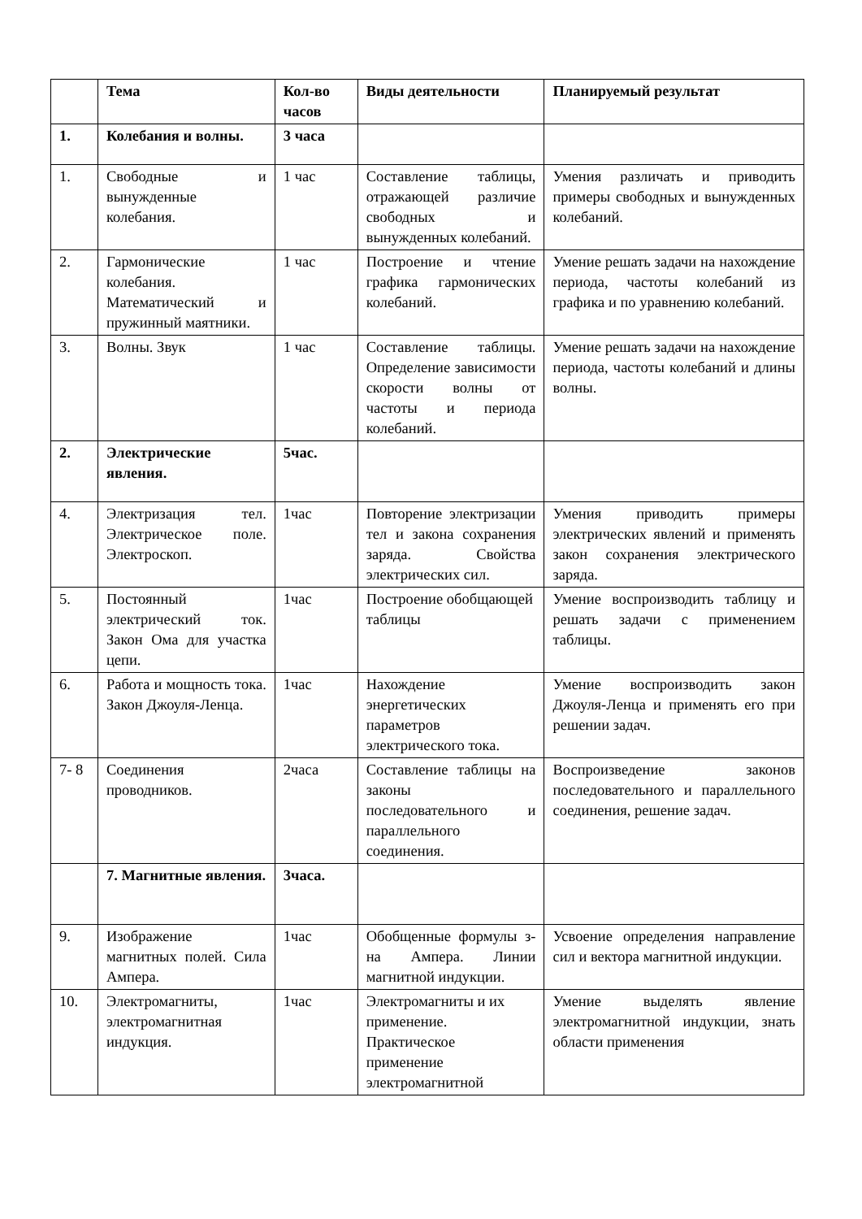| | Тема | Кол-во часов | Виды деятельности | Планируемый результат |
| --- | --- | --- | --- | --- |
| 1. | Колебания и волны. | 3 часа | | |
| 1. | Свободные и вынужденные колебания. | 1 час | Составление таблицы, отражающей различие свободных и вынужденных колебаний. | Умения различать и приводить примеры свободных и вынужденных колебаний. |
| 2. | Гармонические колебания. Математический и пружинный маятники. | 1 час | Построение и чтение графика гармонических колебаний. | Умение решать задачи на нахождение периода, частоты колебаний из графика и по уравнению колебаний. |
| 3. | Волны. Звук | 1 час | Составление таблицы. Определение зависимости скорости волны от частоты и периода колебаний. | Умение решать задачи на нахождение периода, частоты колебаний и длины волны. |
| 2. | Электрические явления. | 5час. | | |
| 4. | Электризация тел. Электрическое поле. Электроскоп. | 1час | Повторение электризации тел и закона сохранения заряда. Свойства электрических сил. | Умения приводить примеры электрических явлений и применять закон сохранения электрического заряда. |
| 5. | Постоянный электрический ток. Закон Ома для участка цепи. | 1час | Построение обобщающей таблицы | Умение воспроизводить таблицу и решать задачи с применением таблицы. |
| 6. | Работа и мощность тока. Закон Джоуля-Ленца. | 1час | Нахождение энергетических параметров электрического тока. | Умение воспроизводить закон Джоуля-Ленца и применять его при решении задач. |
| 7- 8 | Соединения проводников. | 2часа | Составление таблицы на законы последовательного и параллельного соединения. | Воспроизведение законов последовательного и параллельного соединения, решение задач. |
| | 7. Магнитные явления. | 3часа. | | |
| 9. | Изображение магнитных полей. Сила Ампера. | 1час | Обобщенные формулы з-на Ампера. Линии магнитной индукции. | Усвоение определения направление сил и вектора магнитной индукции. |
| 10. | Электромагниты, электромагнитная индукция. | 1час | Электромагниты и их применение. Практическое применение электромагнитной | Умение выделять явление электромагнитной индукции, знать области применения |